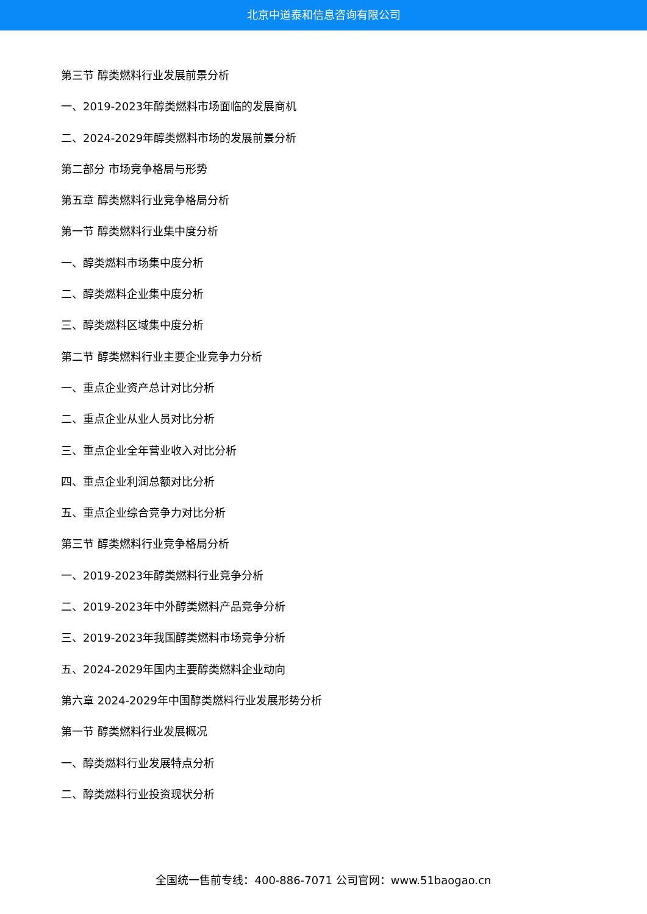北京中道泰和信息咨询有限公司
第三节 醇类燃料行业发展前景分析
一、2019-2023年醇类燃料市场面临的发展商机
二、2024-2029年醇类燃料市场的发展前景分析
第二部分 市场竞争格局与形势
第五章 醇类燃料行业竞争格局分析
第一节 醇类燃料行业集中度分析
一、醇类燃料市场集中度分析
二、醇类燃料企业集中度分析
三、醇类燃料区域集中度分析
第二节 醇类燃料行业主要企业竞争力分析
一、重点企业资产总计对比分析
二、重点企业从业人员对比分析
三、重点企业全年营业收入对比分析
四、重点企业利润总额对比分析
五、重点企业综合竞争力对比分析
第三节 醇类燃料行业竞争格局分析
一、2019-2023年醇类燃料行业竞争分析
二、2019-2023年中外醇类燃料产品竞争分析
三、2019-2023年我国醇类燃料市场竞争分析
五、2024-2029年国内主要醇类燃料企业动向
第六章 2024-2029年中国醇类燃料行业发展形势分析
第一节 醇类燃料行业发展概况
一、醇类燃料行业发展特点分析
二、醇类燃料行业投资现状分析
全国统一售前专线：400-886-7071 公司官网：www.51baogao.cn